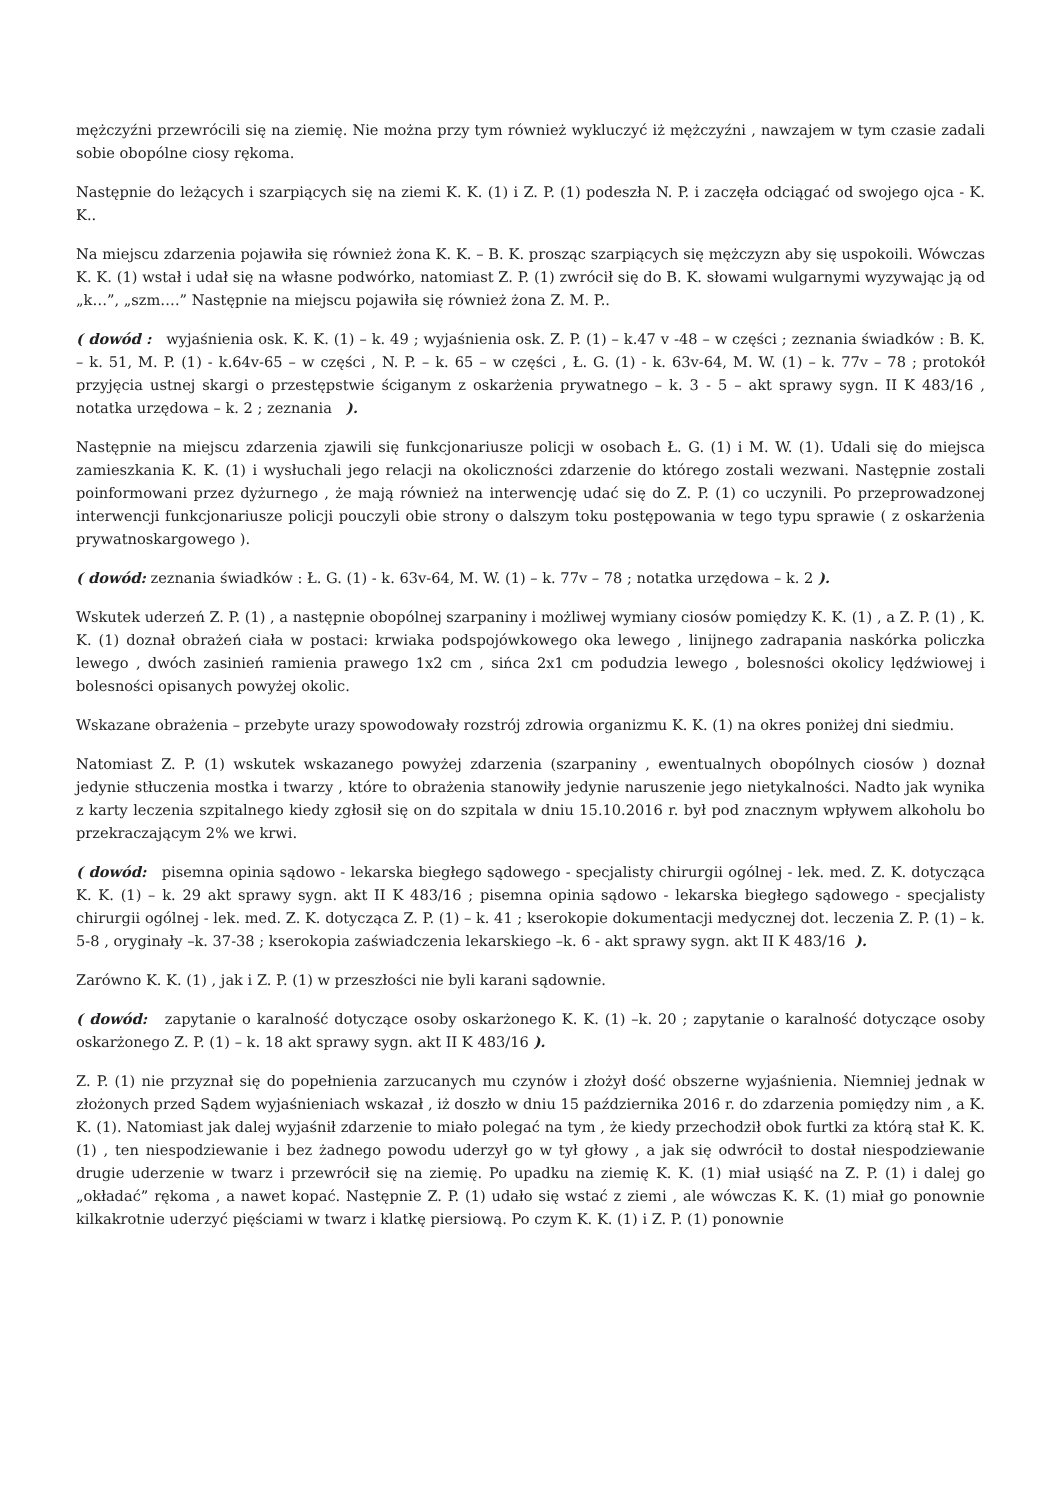mężczyźni przewrócili się na ziemię. Nie można przy tym również wykluczyć iż mężczyźni , nawzajem w tym czasie zadali sobie obopólne ciosy rękoma.
Następnie do leżących i szarpiących się na ziemi K. K. (1) i Z. P. (1) podeszła N. P. i zaczęła odciągać od swojego ojca - K. K..
Na miejscu zdarzenia pojawiła się również żona K. K. – B. K. prosząc szarpiących się mężczyzn aby się uspokoili. Wówczas K. K. (1) wstał i udał się na własne podwórko, natomiast Z. P. (1) zwrócił się do B. K. słowami wulgarnymi wyzywając ją od „k…”, „szm….” Następnie na miejscu pojawiła się również żona Z. M. P..
( dowód : wyjaśnienia osk. K. K. (1) – k. 49 ; wyjaśnienia osk. Z. P. (1) – k.47 v -48 – w części ; zeznania świadków : B. K. – k. 51, M. P. (1) - k.64v-65 – w części , N. P. – k. 65 – w części , Ł. G. (1) - k. 63v-64, M. W. (1) – k. 77v – 78 ; protokół przyjęcia ustnej skargi o przestępstwie ściganym z oskarżenia prywatnego – k. 3 - 5 – akt sprawy sygn. II K 483/16 , notatka urzędowa – k. 2 ; zeznania ).
Następnie na miejscu zdarzenia zjawili się funkcjonariusze policji w osobach Ł. G. (1) i M. W. (1). Udali się do miejsca zamieszkania K. K. (1) i wysłuchali jego relacji na okoliczności zdarzenie do którego zostali wezwani. Następnie zostali poinformowani przez dyżurnego , że mają również na interwencję udać się do Z. P. (1) co uczynili. Po przeprowadzonej interwencji funkcjonariusze policji pouczyli obie strony o dalszym toku postępowania w tego typu sprawie ( z oskarżenia prywatnoskargowego ).
( dowód: zeznania świadków : Ł. G. (1) - k. 63v-64, M. W. (1) – k. 77v – 78 ; notatka urzędowa – k. 2 ).
Wskutek uderzeń Z. P. (1) , a następnie obopólnej szarpaniny i możliwej wymiany ciosów pomiędzy K. K. (1) , a Z. P. (1) , K. K. (1) doznał obrażeń ciała w postaci: krwiaka podspojówkowego oka lewego , linijnego zadrapania naskórka policzka lewego , dwóch zasinień ramienia prawego 1x2 cm , sińca 2x1 cm podudzia lewego , bolesności okolicy lędźwiowej i bolesności opisanych powyżej okolic.
Wskazane obrażenia – przebyte urazy spowodowały rozstrój zdrowia organizmu K. K. (1) na okres poniżej dni siedmiu.
Natomiast Z. P. (1) wskutek wskazanego powyżej zdarzenia (szarpaniny , ewentualnych obopólnych ciosów ) doznał jedynie stłuczenia mostka i twarzy , które to obrażenia stanowiły jedynie naruszenie jego nietykalności. Nadto jak wynika z karty leczenia szpitalnego kiedy zgłosił się on do szpitala w dniu 15.10.2016 r. był pod znacznym wpływem alkoholu bo przekraczającym 2% we krwi.
( dowód: pisemna opinia sądowo - lekarska biegłego sądowego - specjalisty chirurgii ogólnej - lek. med. Z. K. dotycząca K. K. (1) – k. 29 akt sprawy sygn. akt II K 483/16 ; pisemna opinia sądowo - lekarska biegłego sądowego - specjalisty chirurgii ogólnej - lek. med. Z. K. dotycząca Z. P. (1) – k. 41 ; kserokopie dokumentacji medycznej dot. leczenia Z. P. (1) – k. 5-8 , oryginały –k. 37-38 ; kserokopia zaświadczenia lekarskiego –k. 6 - akt sprawy sygn. akt II K 483/16 ).
Zarówno K. K. (1) , jak i Z. P. (1) w przeszłości nie byli karani sądownie.
( dowód: zapytanie o karalność dotyczące osoby oskarżonego K. K. (1) –k. 20 ; zapytanie o karalność dotyczące osoby oskarżonego Z. P. (1) – k. 18 akt sprawy sygn. akt II K 483/16 ).
Z. P. (1) nie przyznał się do popełnienia zarzucanych mu czynów i złożył dość obszerne wyjaśnienia. Niemniej jednak w złożonych przed Sądem wyjaśnieniach wskazał , iż doszło w dniu 15 października 2016 r. do zdarzenia pomiędzy nim , a K. K. (1). Natomiast jak dalej wyjaśnił zdarzenie to miało polegać na tym , że kiedy przechodził obok furtki za którą stał K. K. (1) , ten niespodziewanie i bez żadnego powodu uderzył go w tył głowy , a jak się odwrócił to dostał niespodziewanie drugie uderzenie w twarz i przewrócił się na ziemię. Po upadku na ziemię K. K. (1) miał usiąść na Z. P. (1) i dalej go „okładać” rękoma , a nawet kopać. Następnie Z. P. (1) udało się wstać z ziemi , ale wówczas K. K. (1) miał go ponownie kilkakrotnie uderzyć pięściami w twarz i klatkę piersiową. Po czym K. K. (1) i Z. P. (1) ponownie